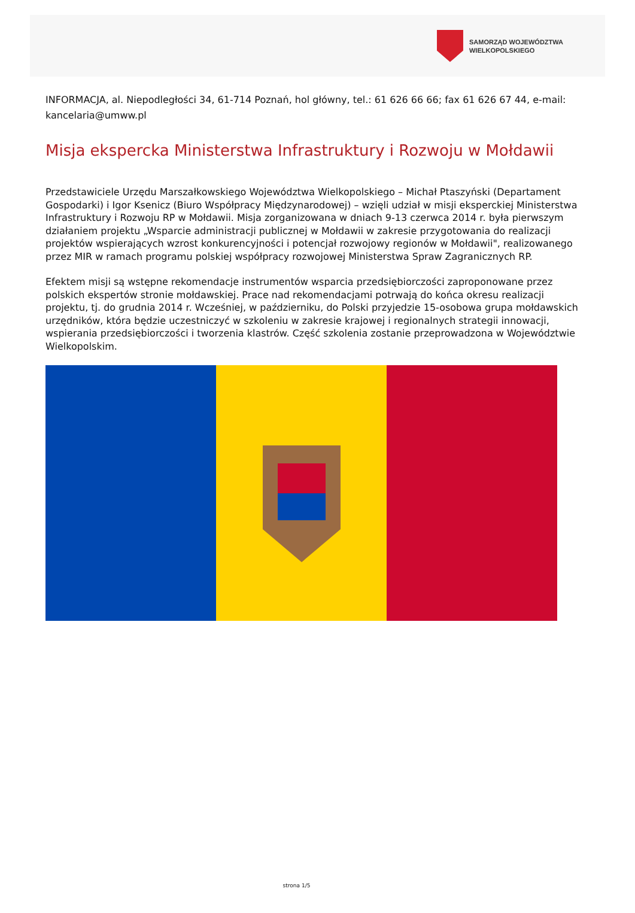SAMORZĄD WOJEWÓDZTWA
WIELKOPOLSKIEGO
INFORMACJA, al. Niepodległości 34, 61-714 Poznań, hol główny, tel.: 61 626 66 66; fax 61 626 67 44, e-mail: kancelaria@umww.pl
Misja ekspercka Ministerstwa Infrastruktury i Rozwoju w Mołdawii
Przedstawiciele Urzędu Marszałkowskiego Województwa Wielkopolskiego – Michał Ptaszyński (Departament Gospodarki) i Igor Ksenicz (Biuro Współpracy Międzynarodowej) – wzięli udział w misji eksperckiej Ministerstwa Infrastruktury i Rozwoju RP w Mołdawii. Misja zorganizowana w dniach 9-13 czerwca 2014 r. była pierwszym działaniem projektu „Wsparcie administracji publicznej w Mołdawii w zakresie przygotowania do realizacji projektów wspierających wzrost konkurencyjności i potencjał rozwojowy regionów w Mołdawii", realizowanego przez MIR w ramach programu polskiej współpracy rozwojowej Ministerstwa Spraw Zagranicznych RP.
Efektem misji są wstępne rekomendacje instrumentów wsparcia przedsiębiorczości zaproponowane przez polskich ekspertów stronie mołdawskiej. Prace nad rekomendacjami potrwają do końca okresu realizacji projektu, tj. do grudnia 2014 r. Wcześniej, w październiku, do Polski przyjedzie 15-osobowa grupa mołdawskich urzędników, która będzie uczestniczyć w szkoleniu w zakresie krajowej i regionalnych strategii innowacji, wspierania przedsiębiorczości i tworzenia klastrów. Część szkolenia zostanie przeprowadzona w Województwie Wielkopolskim.
strona 1/5